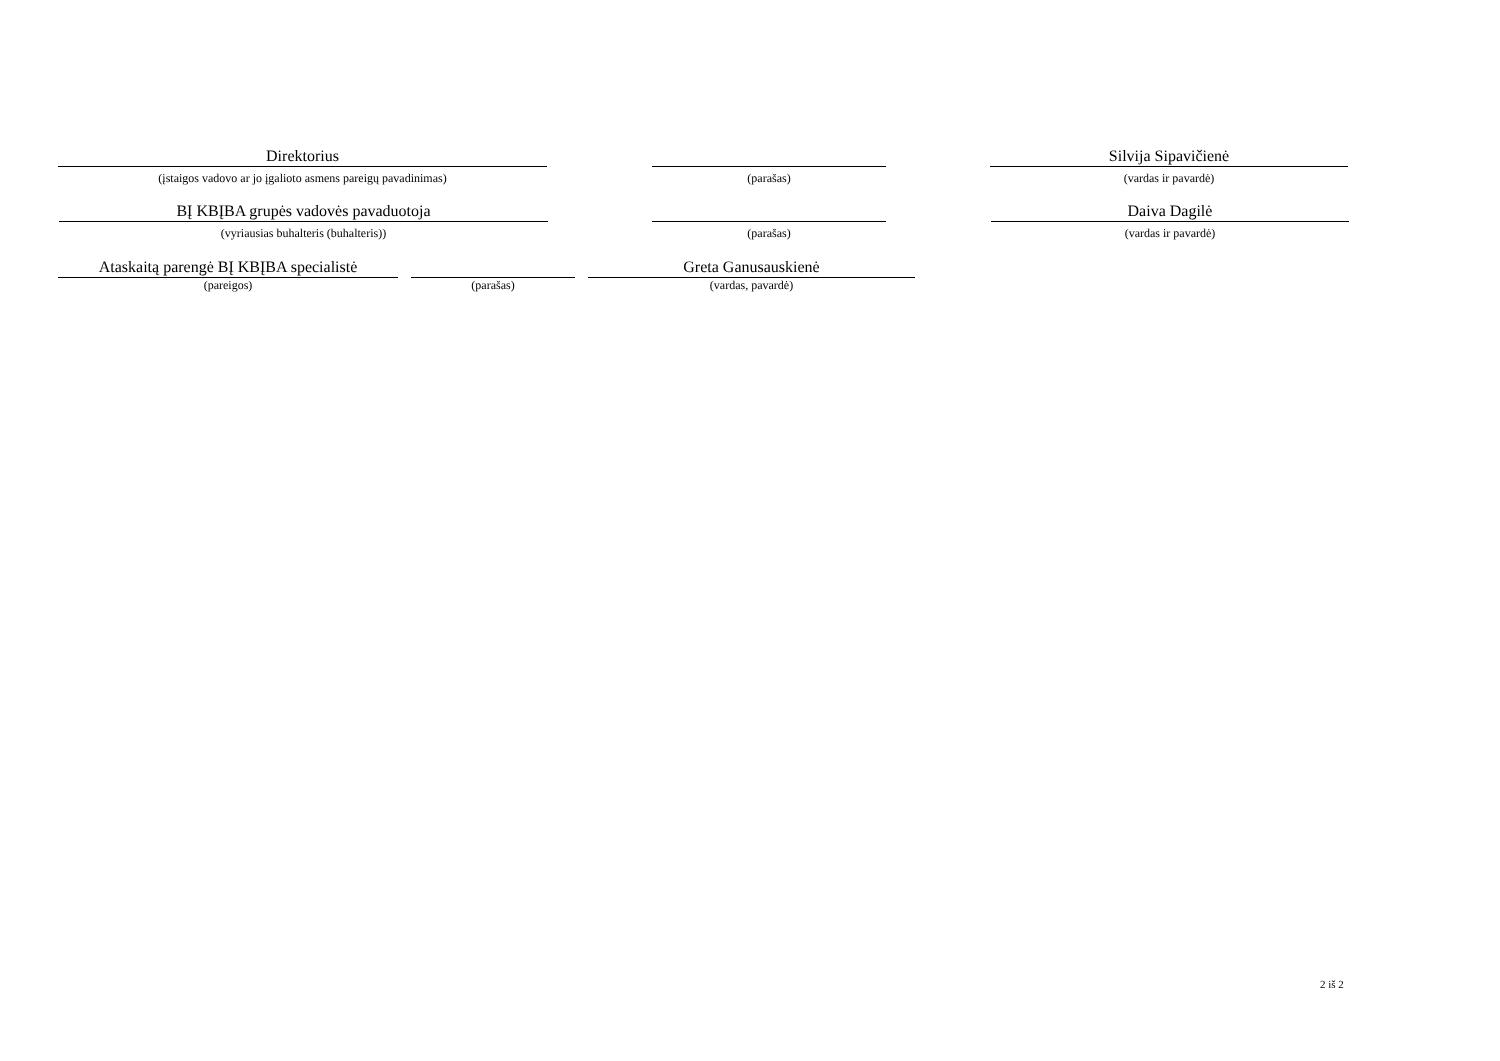Direktorius
(įstaigos vadovo ar jo įgalioto asmens pareigų pavadinimas)
(parašas)
Silvija Sipavičienė
(vardas ir pavardė)
BĮ KBĮBA grupės vadovės pavaduotoja
(vyriausias buhalteris (buhalteris))
(parašas)
Daiva Dagilė
(vardas ir pavardė)
Ataskaitą parengė BĮ KBĮBA specialistė
(pareigos)
(parašas)
Greta Ganusauskienė
(vardas, pavardė)
2 iš 2